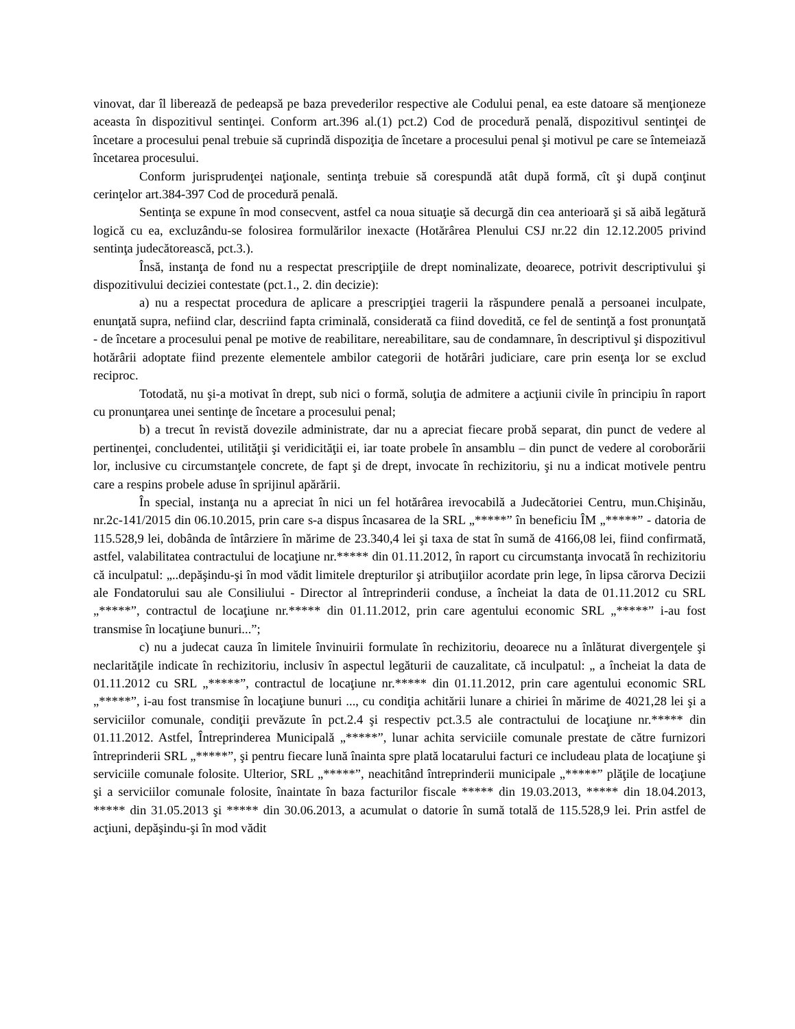vinovat, dar îl liberează de pedeapsă pe baza prevederilor respective ale Codului penal, ea este datoare să menţioneze aceasta în dispozitivul sentinţei. Conform art.396 al.(1) pct.2) Cod de procedură penală, dispozitivul sentinţei de încetare a procesului penal trebuie să cuprindă dispoziţia de încetare a procesului penal şi motivul pe care se întemeiază încetarea procesului.
Conform jurisprudenţei naţionale, sentinţa trebuie să corespundă atât după formă, cît şi după conţinut cerinţelor art.384-397 Cod de procedură penală.
Sentinţa se expune în mod consecvent, astfel ca noua situaţie să decurgă din cea anterioară şi să aibă legătură logică cu ea, excluzându-se folosirea formulărilor inexacte (Hotărârea Plenului CSJ nr.22 din 12.12.2005 privind sentinţa judecătorească, pct.3.).
Însă, instanţa de fond nu a respectat prescripţiile de drept nominalizate, deoarece, potrivit descriptivului şi dispozitivului deciziei contestate (pct.1., 2. din decizie):
a) nu a respectat procedura de aplicare a prescripţiei tragerii la răspundere penală a persoanei inculpate, enunţată supra, nefiind clar, descriind fapta criminală, considerată ca fiind dovedită, ce fel de sentinţă a fost pronunţată - de încetare a procesului penal pe motive de reabilitare, nereabilitare, sau de condamnare, în descriptivul şi dispozitivul hotărârii adoptate fiind prezente elementele ambilor categorii de hotărâri judiciare, care prin esenţa lor se exclud reciproc.
Totodată, nu şi-a motivat în drept, sub nici o formă, soluţia de admitere a acţiunii civile în principiu în raport cu pronunţarea unei sentinţe de încetare a procesului penal;
b) a trecut în revistă dovezile administrate, dar nu a apreciat fiecare probă separat, din punct de vedere al pertinenţei, concludentei, utilităţii şi veridicităţii ei, iar toate probele în ansamblu – din punct de vedere al coroborării lor, inclusive cu circumstanţele concrete, de fapt şi de drept, invocate în rechizitoriu, şi nu a indicat motivele pentru care a respins probele aduse în sprijinul apărării.
În special, instanţa nu a apreciat în nici un fel hotărârea irevocabilă a Judecătoriei Centru, mun.Chişinău, nr.2c-141/2015 din 06.10.2015, prin care s-a dispus încasarea de la SRL „*****” în beneficiu ÎM „*****” - datoria de 115.528,9 lei, dobânda de întârziere în mărime de 23.340,4 lei şi taxa de stat în sumă de 4166,08 lei, fiind confirmată, astfel, valabilitatea contractului de locaţiune nr.***** din 01.11.2012, în raport cu circumstanţa invocată în rechizitoriu că inculpatul: „..depăşindu-şi în mod vădit limitele drepturilor şi atribuţiilor acordate prin lege, în lipsa cărorva Decizii ale Fondatorului sau ale Consiliului - Director al întreprinderii conduse, a încheiat la data de 01.11.2012 cu SRL „*****”, contractul de locaţiune nr.***** din 01.11.2012, prin care agentului economic SRL „*****” i-au fost transmise în locaţiune bunuri...”;
c) nu a judecat cauza în limitele învinuirii formulate în rechizitoriu, deoarece nu a înlăturat divergenţele şi neclarităţile indicate în rechizitoriu, inclusiv în aspectul legăturii de cauzalitate, că inculpatul: „ a încheiat la data de 01.11.2012 cu SRL „*****”, contractul de locaţiune nr.***** din 01.11.2012, prin care agentului economic SRL „*****”, i-au fost transmise în locaţiune bunuri ..., cu condiţia achitării lunare a chiriei în mărime de 4021,28 lei şi a serviciilor comunale, condiţii prevăzute în pct.2.4 şi respectiv pct.3.5 ale contractului de locaţiune nr.***** din 01.11.2012. Astfel, Întreprinderea Municipală „*****”, lunar achita serviciile comunale prestate de către furnizori întreprinderii SRL „*****”, şi pentru fiecare lună înainta spre plată locatarului facturi ce includeau plata de locaţiune şi serviciile comunale folosite. Ulterior, SRL „*****”, neachitând întreprinderii municipale „*****” plăţile de locaţiune şi a serviciilor comunale folosite, înaintate în baza facturilor fiscale ***** din 19.03.2013, ***** din 18.04.2013, ***** din 31.05.2013 şi ***** din 30.06.2013, a acumulat o datorie în sumă totală de 115.528,9 lei. Prin astfel de acţiuni, depăşindu-şi în mod vădit